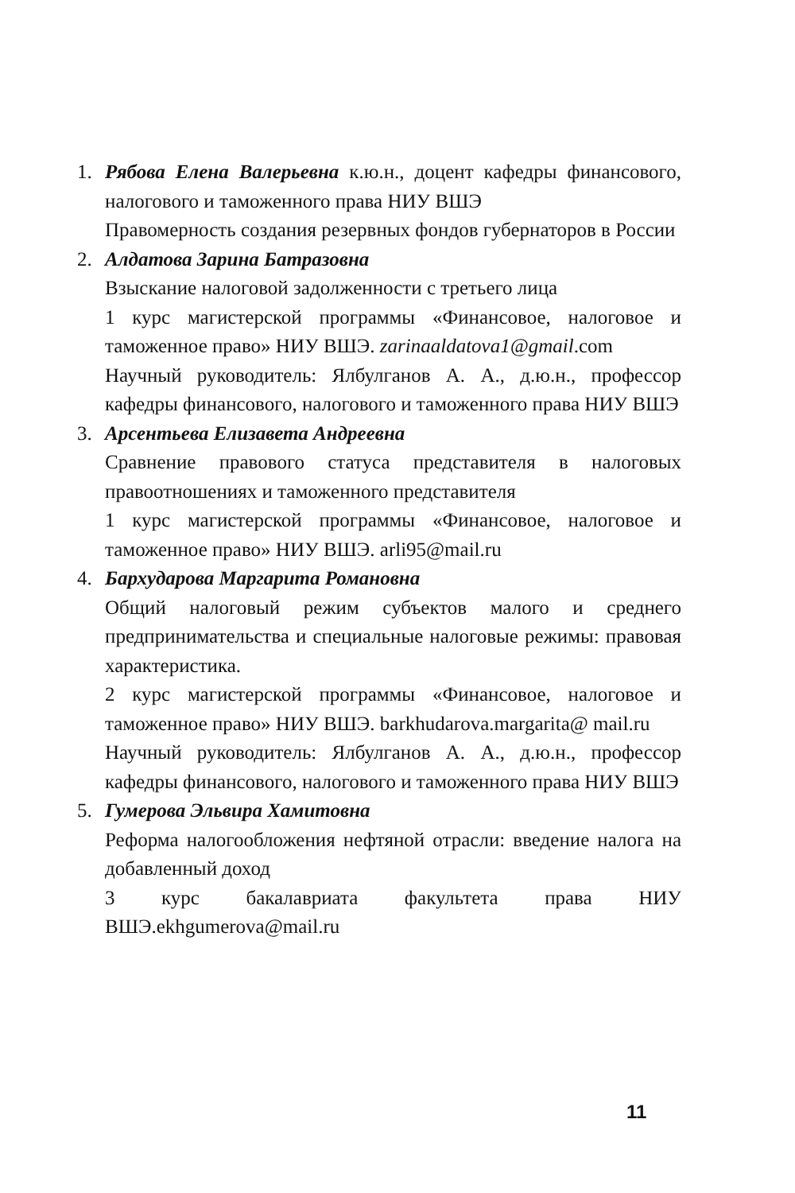1. Рябова Елена Валерьевна к.ю.н., доцент кафедры финансового, налогового и таможенного права НИУ ВШЭ
Правомерность создания резервных фондов губернаторов в России
2. Алдатова Зарина Батразовна
Взыскание налоговой задолженности с третьего лица
1 курс магистерской программы «Финансовое, налоговое и таможенное право» НИУ ВШЭ. zarinaaldatova1@gmail.com
Научный руководитель: Ялбулганов А. А., д.ю.н., профессор кафедры финансового, налогового и таможенного права НИУ ВШЭ
3. Арсентьева Елизавета Андреевна
Сравнение правового статуса представителя в налоговых правоотношениях и таможенного представителя
1 курс магистерской программы «Финансовое, налоговое и таможенное право» НИУ ВШЭ. arli95@mail.ru
4. Бархударова Маргарита Романовна
Общий налоговый режим субъектов малого и среднего предпринимательства и специальные налоговые режимы: правовая характеристика.
2 курс магистерской программы «Финансовое, налоговое и таможенное право» НИУ ВШЭ. barkhudarova.margarita@ mail.ru
Научный руководитель: Ялбулганов А. А., д.ю.н., профессор кафедры финансового, налогового и таможенного права НИУ ВШЭ
5. Гумерова Эльвира Хамитовна
Реформа налогообложения нефтяной отрасли: введение налога на добавленный доход
3 курс бакалавриата факультета права НИУ ВШЭ.ekhgumerova@mail.ru
11